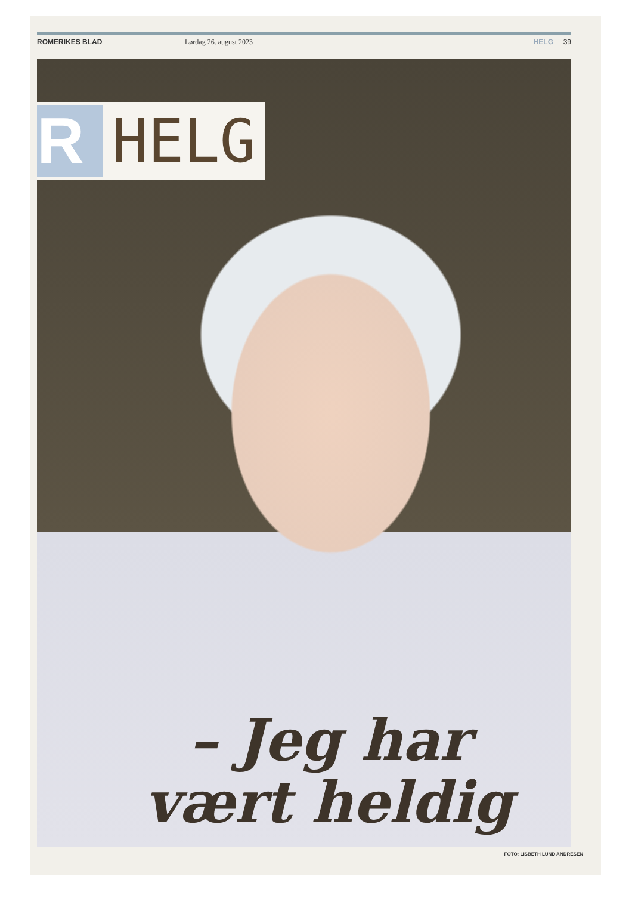ROMERIKES BLAD Lørdag 26. august 2023 HELG 39
R HELG
– Jeg har vært heldig
FOTO: LISBETH LUND ANDRESEN